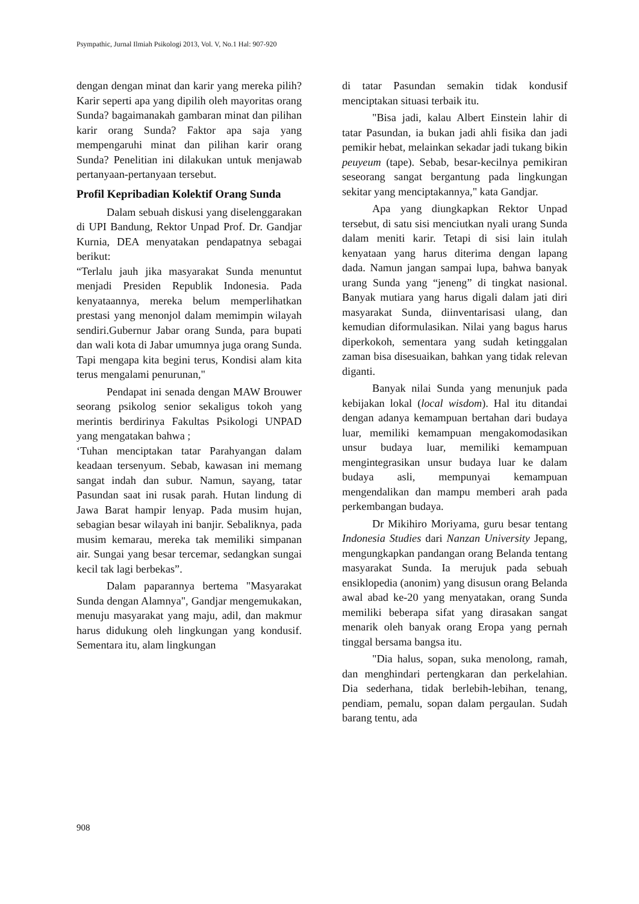Psympathic, Jurnal Ilmiah Psikologi 2013, Vol. V, No.1 Hal: 907-920
dengan dengan minat dan karir yang mereka pilih? Karir seperti apa yang dipilih oleh mayoritas orang Sunda? bagaimanakah gambaran minat dan pilihan karir orang Sunda? Faktor apa saja yang mempengaruhi minat dan pilihan karir orang Sunda? Penelitian ini dilakukan untuk menjawab pertanyaan-pertanyaan tersebut.
Profil Kepribadian Kolektif Orang Sunda
Dalam sebuah diskusi yang diselenggarakan di UPI Bandung, Rektor Unpad Prof. Dr. Gandjar Kurnia, DEA menyatakan pendapatnya sebagai berikut:
“Terlalu jauh jika masyarakat Sunda menuntut menjadi Presiden Republik Indonesia. Pada kenyataannya, mereka belum memperlihatkan prestasi yang menonjol dalam memimpin wilayah sendiri.Gubernur Jabar orang Sunda, para bupati dan wali kota di Jabar umumnya juga orang Sunda. Tapi mengapa kita begini terus, Kondisi alam kita terus mengalami penurunan,"
Pendapat ini senada dengan MAW Brouwer seorang psikolog senior sekaligus tokoh yang merintis berdirinya Fakultas Psikologi UNPAD yang mengatakan bahwa ;
‘Tuhan menciptakan tatar Parahyangan dalam keadaan tersenyum. Sebab, kawasan ini memang sangat indah dan subur. Namun, sayang, tatar Pasundan saat ini rusak parah. Hutan lindung di Jawa Barat hampir lenyap. Pada musim hujan, sebagian besar wilayah ini banjir. Sebaliknya, pada musim kemarau, mereka tak memiliki simpanan air. Sungai yang besar tercemar, sedangkan sungai kecil tak lagi berbekas”.
Dalam paparannya bertema "Masyarakat Sunda dengan Alamnya", Gandjar mengemukakan, menuju masyarakat yang maju, adil, dan makmur harus didukung oleh lingkungan yang kondusif. Sementara itu, alam lingkungan
di tatar Pasundan semakin tidak kondusif menciptakan situasi terbaik itu.
"Bisa jadi, kalau Albert Einstein lahir di tatar Pasundan, ia bukan jadi ahli fisika dan jadi pemikir hebat, melainkan sekadar jadi tukang bikin peuyeum (tape). Sebab, besar-kecilnya pemikiran seseorang sangat bergantung pada lingkungan sekitar yang menciptakannya," kata Gandjar.
Apa yang diungkapkan Rektor Unpad tersebut, di satu sisi menciutkan nyali urang Sunda dalam meniti karir. Tetapi di sisi lain itulah kenyataan yang harus diterima dengan lapang dada. Namun jangan sampai lupa, bahwa banyak urang Sunda yang “jeneng” di tingkat nasional. Banyak mutiara yang harus digali dalam jati diri masyarakat Sunda, diinventarisasi ulang, dan kemudian diformulasikan. Nilai yang bagus harus diperkokoh, sementara yang sudah ketinggalan zaman bisa disesuaikan, bahkan yang tidak relevan diganti.
Banyak nilai Sunda yang menunjuk pada kebijakan lokal (local wisdom). Hal itu ditandai dengan adanya kemampuan bertahan dari budaya luar, memiliki kemampuan mengakomodasikan unsur budaya luar, memiliki kemampuan mengintegrasikan unsur budaya luar ke dalam budaya asli, mempunyai kemampuan mengendalikan dan mampu memberi arah pada perkembangan budaya.
Dr Mikihiro Moriyama, guru besar tentang Indonesia Studies dari Nanzan University Jepang, mengungkapkan pandangan orang Belanda tentang masyarakat Sunda. Ia merujuk pada sebuah ensiklopedia (anonim) yang disusun orang Belanda awal abad ke-20 yang menyatakan, orang Sunda memiliki beberapa sifat yang dirasakan sangat menarik oleh banyak orang Eropa yang pernah tinggal bersama bangsa itu.
"Dia halus, sopan, suka menolong, ramah, dan menghindari pertengkaran dan perkelahian. Dia sederhana, tidak berlebih-lebihan, tenang, pendiam, pemalu, sopan dalam pergaulan. Sudah barang tentu, ada
908